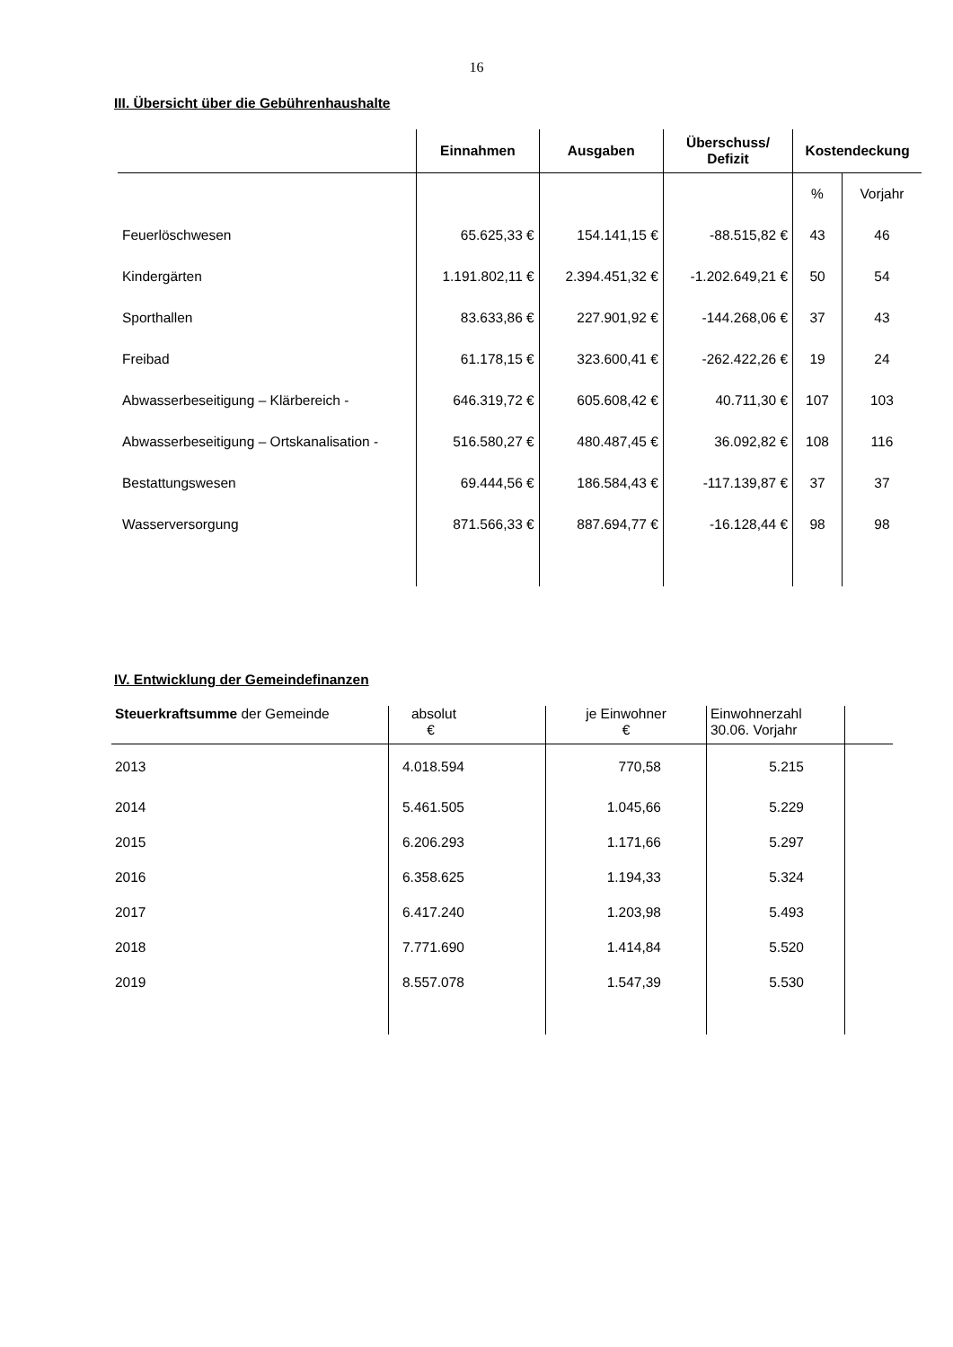16
III. Übersicht über die Gebührenhaushalte
| | Einnahmen | Ausgaben | Überschuss/ Defizit | Kostendeckung | |
| --- | --- | --- | --- | --- | --- |
| | | | | % | Vorjahr |
| Feuerlöschwesen | 65.625,33 € | 154.141,15 € | -88.515,82 € | 43 | 46 |
| Kindergärten | 1.191.802,11 € | 2.394.451,32 € | -1.202.649,21 € | 50 | 54 |
| Sporthallen | 83.633,86 € | 227.901,92 € | -144.268,06 € | 37 | 43 |
| Freibad | 61.178,15 € | 323.600,41 € | -262.422,26 € | 19 | 24 |
| Abwasserbeseitigung – Klärbereich - | 646.319,72 € | 605.608,42 € | 40.711,30 € | 107 | 103 |
| Abwasserbeseitigung – Ortskanalisation - | 516.580,27 € | 480.487,45 € | 36.092,82 € | 108 | 116 |
| Bestattungswesen | 69.444,56 € | 186.584,43 € | -117.139,87 € | 37 | 37 |
| Wasserversorgung | 871.566,33 € | 887.694,77 € | -16.128,44 € | 98 | 98 |
IV. Entwicklung der Gemeindefinanzen
| Steuerkraftsumme der Gemeinde | absolut € | je Einwohner € | Einwohnerzahl 30.06. Vorjahr | |
| --- | --- | --- | --- | --- |
| 2013 | 4.018.594 | 770,58 | 5.215 | |
| 2014 | 5.461.505 | 1.045,66 | 5.229 | |
| 2015 | 6.206.293 | 1.171,66 | 5.297 | |
| 2016 | 6.358.625 | 1.194,33 | 5.324 | |
| 2017 | 6.417.240 | 1.203,98 | 5.493 | |
| 2018 | 7.771.690 | 1.414,84 | 5.520 | |
| 2019 | 8.557.078 | 1.547,39 | 5.530 | |